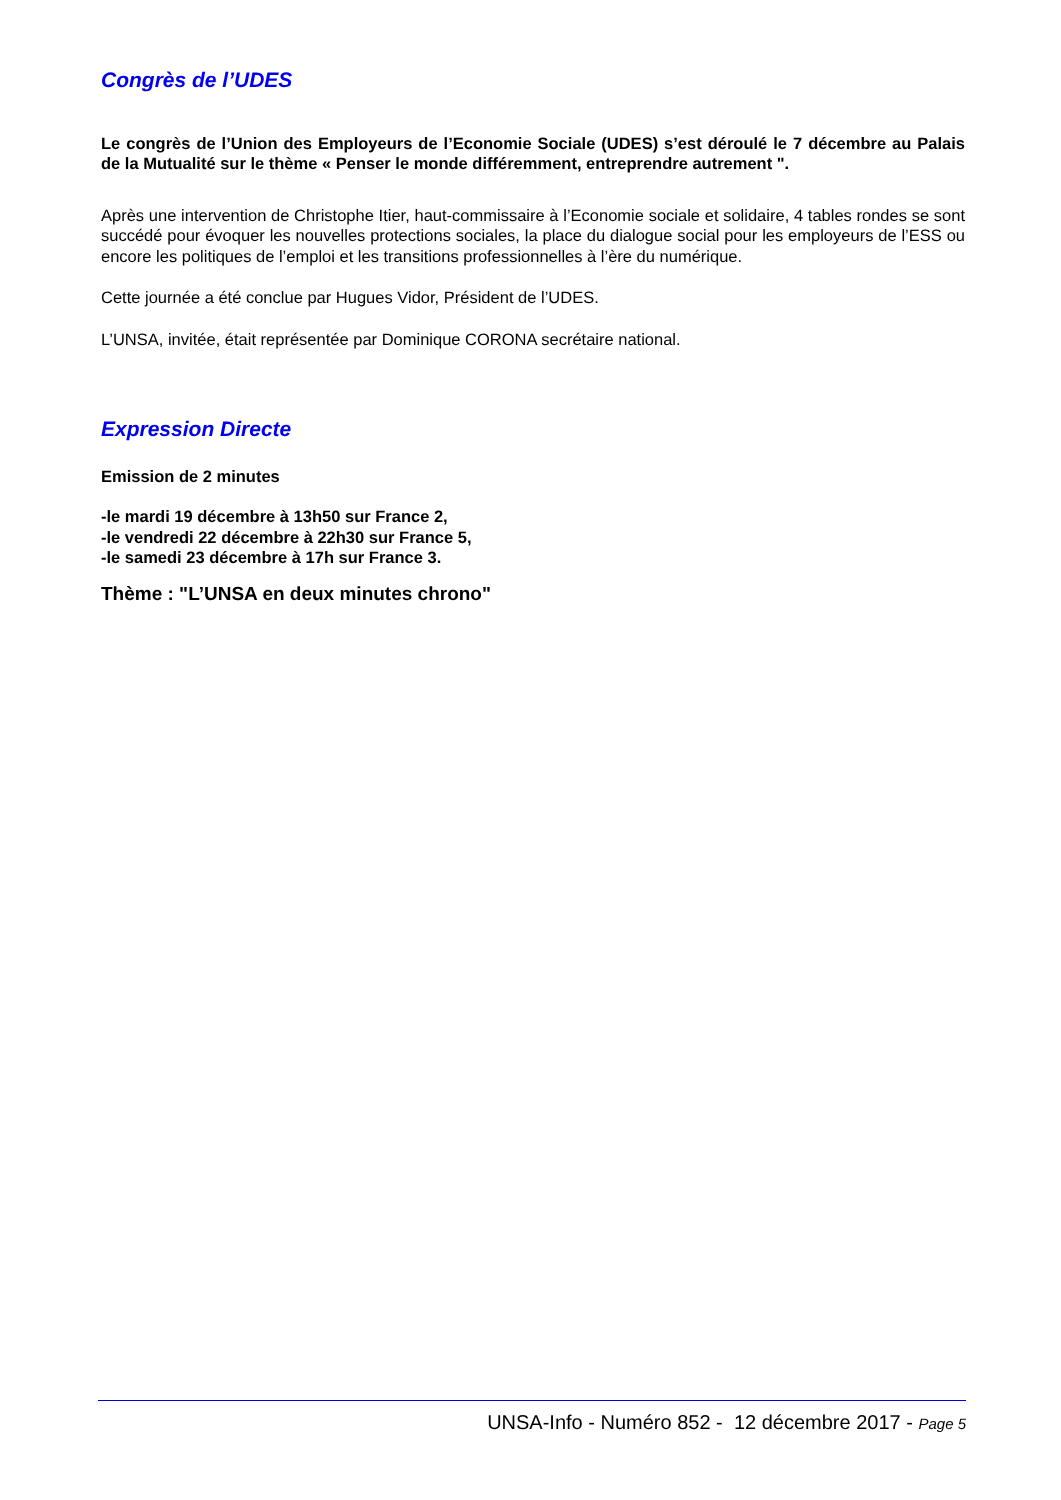Congrès de l’UDES
Le congrès de l’Union des Employeurs de l’Economie Sociale (UDES) s’est déroulé le 7 décembre au Palais de la Mutualité sur le thème « Penser le monde différemment, entreprendre autrement ".
Après une intervention de Christophe Itier, haut-commissaire à l’Economie sociale et solidaire, 4 tables rondes se sont succédé pour évoquer les nouvelles protections sociales, la place du dialogue social pour les employeurs de l’ESS ou encore les politiques de l’emploi et les transitions professionnelles à l’ère du numérique.
Cette journée a été conclue par Hugues Vidor, Président de l’UDES.
L’UNSA, invitée, était représentée par Dominique CORONA secrétaire national.
Expression Directe
Emission de 2 minutes
-le mardi 19 décembre à 13h50 sur France 2,
-le vendredi 22 décembre à 22h30 sur France 5,
-le samedi 23 décembre à 17h sur France 3.
Thème : "L’UNSA en deux minutes chrono"
UNSA-Info - Numéro 852 - 12 décembre 2017 - Page 5